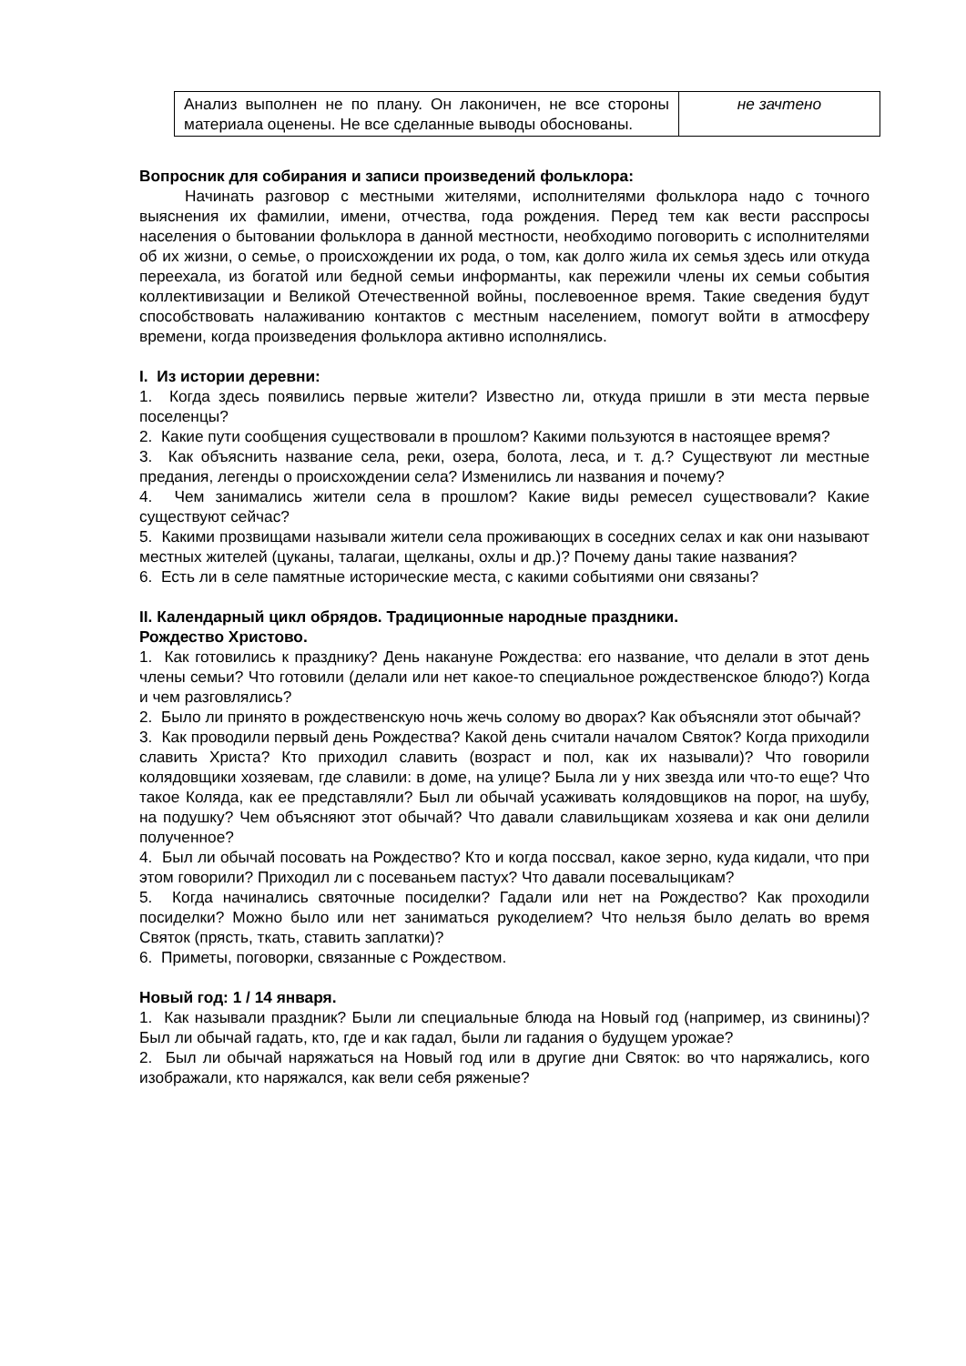| Анализ выполнен не по плану. Он лаконичен, не все стороны материала оценены. Не все сделанные выводы обоснованы. | не зачтено |
Вопросник для собирания и записи произведений фольклора:
Начинать разговор с местными жителями, исполнителями фольклора надо с точного выяснения их фамилии, имени, отчества, года рождения. Перед тем как вести расспросы населения о бытовании фольклора в данной местности, необходимо поговорить с исполнителями об их жизни, о семье, о происхождении их рода, о том, как долго жила их семья здесь или откуда переехала, из богатой или бедной семьи информанты, как пережили члены их семьи события коллективизации и Великой Отечественной войны, послевоенное время. Такие сведения будут способствовать налаживанию контактов с местным населением, помогут войти в атмосферу времени, когда произведения фольклора активно исполнялись.
I. Из истории деревни:
1. Когда здесь появились первые жители? Известно ли, откуда пришли в эти места первые поселенцы?
2. Какие пути сообщения существовали в прошлом? Какими пользуются в настоящее время?
3. Как объяснить название села, реки, озера, болота, леса, и т. д.? Существуют ли местные предания, легенды о происхождении села? Изменились ли названия и почему?
4. Чем занимались жители села в прошлом? Какие виды ремесел существовали? Какие существуют сейчас?
5. Какими прозвищами называли жители села проживающих в соседних селах и как они называют местных жителей (цуканы, талагаи, щелканы, охлы и др.)? Почему даны такие названия?
6. Есть ли в селе памятные исторические места, с какими событиями они связаны?
II. Календарный цикл обрядов. Традиционные народные праздники.
Рождество Христово.
1. Как готовились к празднику? День накануне Рождества: его название, что делали в этот день члены семьи? Что готовили (делали или нет какое-то специальное рождественское блюдо?) Когда и чем разговлялись?
2. Было ли принято в рождественскую ночь жечь солому во дворах? Как объясняли этот обычай?
3. Как проводили первый день Рождества? Какой день считали началом Святок? Когда приходили славить Христа? Кто приходил славить (возраст и пол, как их называли)? Что говорили колядовщики хозяевам, где славили: в доме, на улице? Была ли у них звезда или что-то еще? Что такое Коляда, как ее представляли? Был ли обычай усаживать колядовщиков на порог, на шубу, на подушку? Чем объясняют этот обычай? Что давали славильщикам хозяева и как они делили полученное?
4. Был ли обычай посовать на Рождество? Кто и когда поссвал, какое зерно, куда кидали, что при этом говорили? Приходил ли с посеваньем пастух? Что давали посевалыцикам?
5. Когда начинались святочные посиделки? Гадали или нет на Рождество? Как проходили посиделки? Можно было или нет заниматься рукоделием? Что нельзя было делать во время Святок (прясть, ткать, ставить заплатки)?
6. Приметы, поговорки, связанные с Рождеством.
Новый год: 1 / 14 января.
1. Как называли праздник? Были ли специальные блюда на Новый год (например, из свинины)? Был ли обычай гадать, кто, где и как гадал, были ли гадания о будущем урожае?
2. Был ли обычай наряжаться на Новый год или в другие дни Святок: во что наряжались, кого изображали, кто наряжался, как вели себя ряженые?